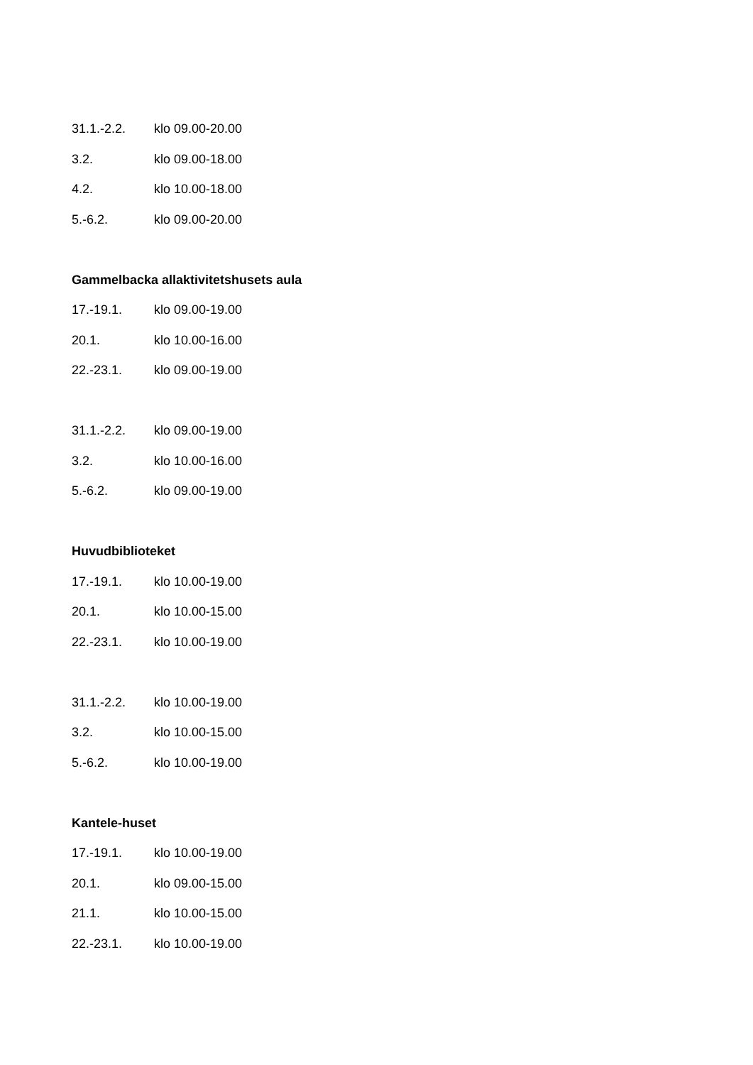31.1.-2.2. klo 09.00-20.00
3.2. klo 09.00-18.00
4.2. klo 10.00-18.00
5.-6.2. klo 09.00-20.00
Gammelbacka allaktivitetshusets aula
17.-19.1. klo 09.00-19.00
20.1. klo 10.00-16.00
22.-23.1. klo 09.00-19.00
31.1.-2.2. klo 09.00-19.00
3.2. klo 10.00-16.00
5.-6.2. klo 09.00-19.00
Huvudbiblioteket
17.-19.1. klo 10.00-19.00
20.1. klo 10.00-15.00
22.-23.1. klo 10.00-19.00
31.1.-2.2. klo 10.00-19.00
3.2. klo 10.00-15.00
5.-6.2. klo 10.00-19.00
Kantele-huset
17.-19.1. klo 10.00-19.00
20.1. klo 09.00-15.00
21.1. klo 10.00-15.00
22.-23.1. klo 10.00-19.00